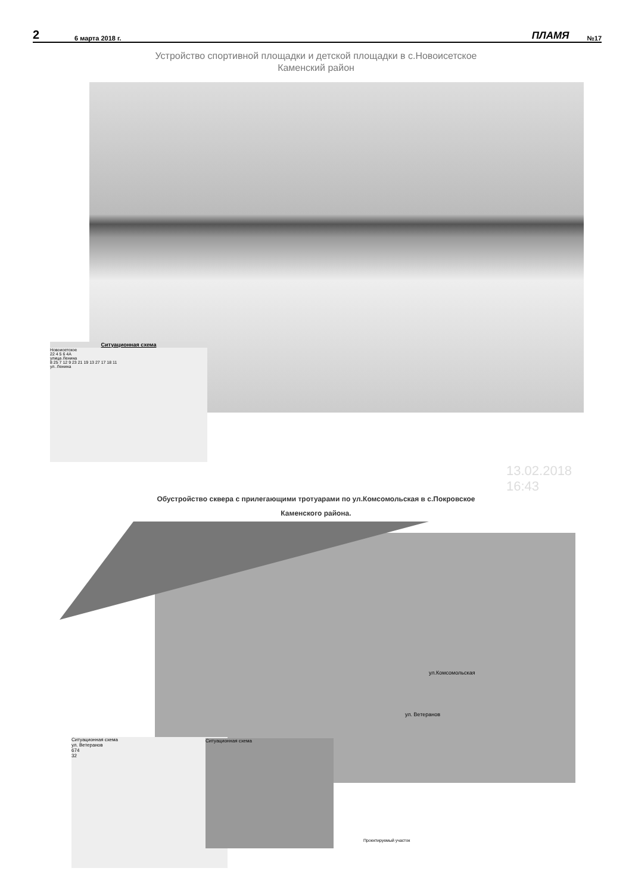2 6 марта 2018 г. ПЛАМЯ №17
Устройство спортивной площадки и детской площадки в с.Новоисетское
Каменский район
13.02.2018 16:43
Ситуационная схема
Новоисетское
22 4 5 6 4А
улица Ленина
8 25 7 12 9 23 21 19 13 27 17 18 11
ул. Ленина
Обустройство сквера с прилегающими тротуарами по ул.Комсомольская в с.Покровское
Каменского района.
ул.Комсомольская
ул. Ветеранов
Ситуационная схема
ул. Ветеранов
674
32
Ситуационная схема
Проектируемый участок